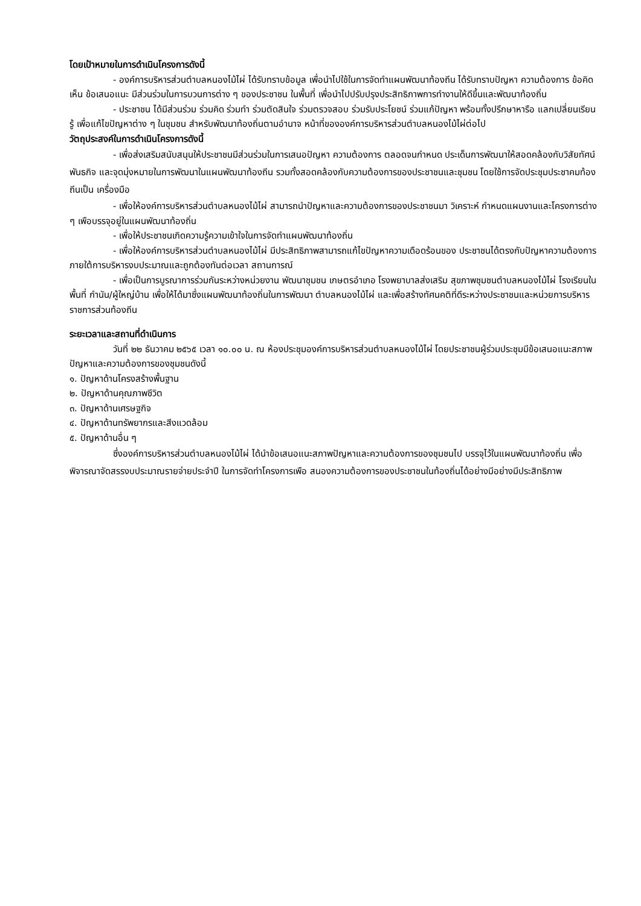โดยเป้าหมายในการดำเนินโครงการดังนี้
- องค์การบริหารส่วนตำบลหนองไม้ไผ่ ได้รับทราบข้อมูล เพื่อนำไปใช้ในการจัดทำแผนพัฒนาท้องถีน ได้รับทราบปัญหา ความต้องการ ข้อคิดเห็น ข้อเสนอแนะ มีส่วนร่วมในการบวนการต่าง ๆ ของประชาชน ในพื้นที่ เพื่อนำไปปรับปรุงประสิทธิภาพการทำงานให้ดีขึ้นและพัฒนาท้องถิ่น
- ประชาชน ได้มีส่วนร่วม ร่วมคิด ร่วมทำ ร่วมตัดสินใจ ร่วมตรวจสอบ ร่วมรับประโยชน์ ร่วมแก้ปัญหา พร้อมทั้งปรึกษาหารือ แลกเปลี่ยนเรียนรู้ เพื่อแก้ไขปัญหาต่าง ๆ ในชุมชน สำหรับพัฒนาท้องถิ่นตามอำนาจ หน้าที่ขององค์การบริหารส่วนตำบลหนองไม้ไผ่ต่อไป
วัตถุประสงค์ในการดำเนินโครงการดังนี้
- เพื่อส่งเสริมสนับสนุนให้ประชาชนมีส่วนร่วมในการเสนอปัญหา ความต้องการ ตลอดจนกำหนด ประเด็นการพัฒนาให้สอดคล้องกับวิสัยทัศน์ พันธกิจ และจุดมุ่งหมายในการพัฒนาในแผนพัฒนาท้องถีน รวมทั้งสอดคล้องกับความต้องการของประชาชนและชุมชน โดยใช้การจัดประชุมประชาคมท้องถีนเป็น เครื่องมือ
- เพื่อให้องค์การบริหารส่วนตำบลหนองไม้ไผ่ สามารถนำปัญหาและความต้องการของประชาชนมา วิเคราะห์ กำหนดแผนงานและโครงการต่าง ๆ เพือบรรจุอยู่ในแผนพัฒนาท้องถิ่น
- เพื่อให้ประชาชนเกิดความรู้ความเข้าใจในการจัดทำแผนพัฒนาท้องถิ่น
- เพื่อให้องค์การบริหารส่วนตำบลหนองไม้ไผ่ มีประสิทธิภาพสามารถแก้ไขปัญหาความเดือดร้อนของ ประชาชนได้ตรงกับปัญหาความต้องการภายใต้การบริหารงบประมาณและถูกต้องทันต่อเวลา สถานการณ์
- เพื่อเป็นการบูรณาการร่วมกันระหว่างหน่วยงาน พัฒนาชุมชน เกษตรอำเภอ โรงพยาบาลส่งเสริม สุขภาพชุมชนตำบลหนองไม้ไผ่ โรงเรียนในพื้นที่ กำนัน/ผู้ใหญ่บ้าน เพื่อให้ได้มาซึ่งแผนพัฒนาท้องถิ่นในการพัฒนา ตำบลหนองไม้ไผ่ และเพื่อสร้างทัศนคติที่ดีระหว่างประชาชนและหน่วยการบริหารราชการส่วนท้องถีน
ระยะเวลาและสถานที่ดำเนินการ
วันที่ ๒๒ ธันวาคม ๒๕๖๕ เวลา ๑๐.๐๐ น. ณ ห้องประชุมองค์การบริหารส่วนตำบลหนองไม้ไผ่ โดยประชาชนผู้ร่วมประชุมมีข้อเสนอแนะสภาพปัญหาและความต้องการของชุมชนดังนี้
๑. ปัญหาด้านโครงสร้างพื้นฐาน
๒. ปัญหาด้านคุณภาพชีวิต
๓. ปัญหาด้านเศรษฐกิจ
๔. ปัญหาด้านทรัพยากรและสีงแวดล้อม
๕. ปัญหาด้านอื่น ๆ
ซึ่งองค์การบริหารส่วนตำบลหนองไม้ไผ่ ได้นำข้อเสนอแนะสภาพปัญหาและความต้องการของชุมชนไป บรรจุไว้ในแผนพัฒนาท้องถิ่น เพื่อพิจารณาจัดสรรงบประมาณรายจ่ายประจำปี ในการจัดทำโครงการเพือ สนองความต้องการของประชาชนในท้องถิ่นได้อย่างมีอย่างมีประสิทธิภาพ